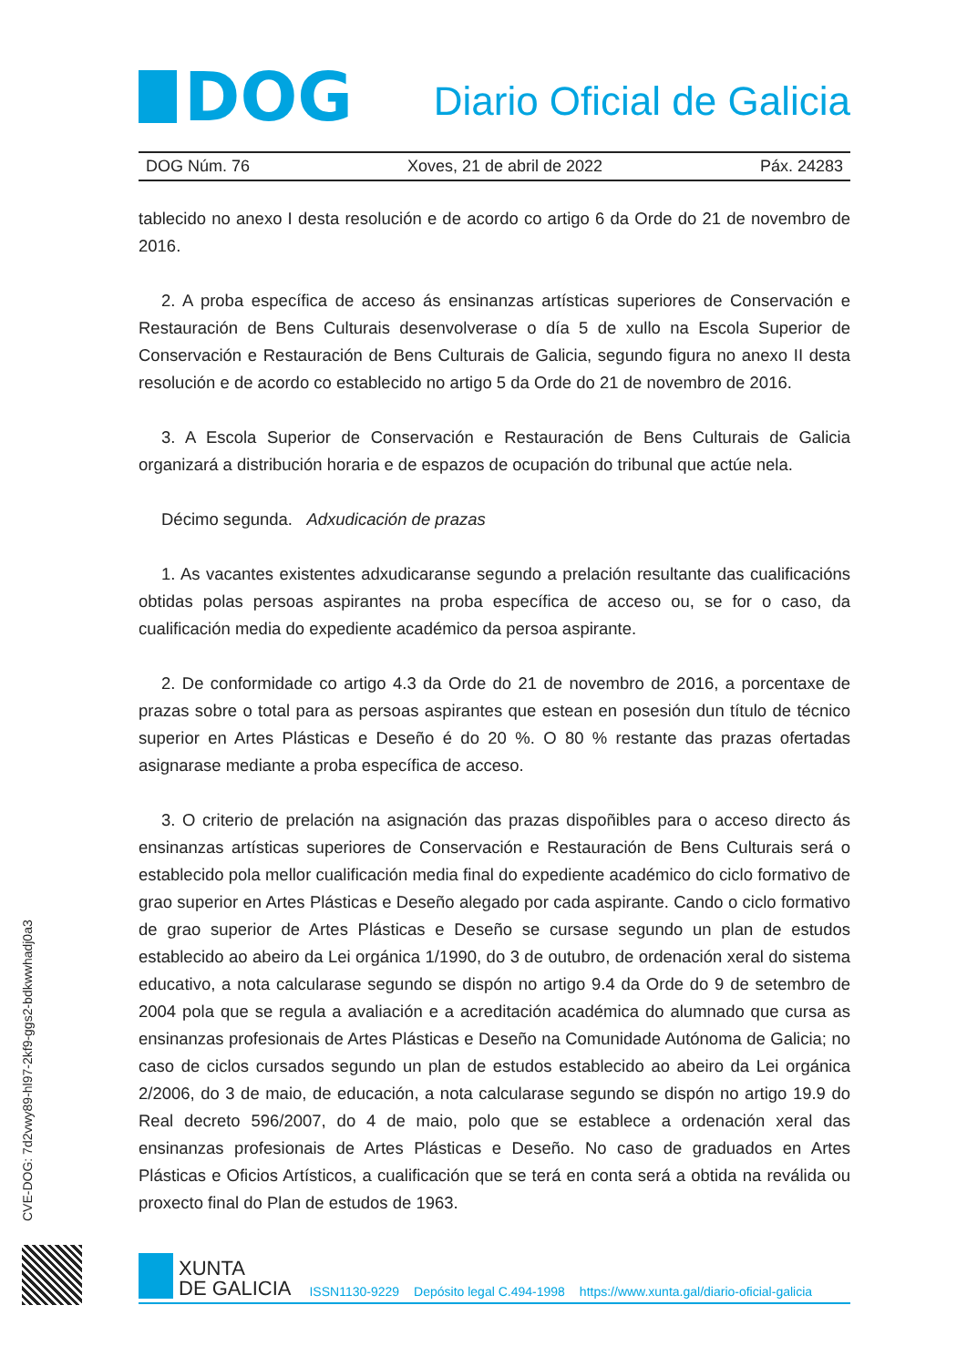DOG
Diario Oficial de Galicia
DOG Núm. 76 Xoves, 21 de abril de 2022 Páx. 24283
tablecido no anexo I desta resolución e de acordo co artigo 6 da Orde do 21 de novembro de 2016.
2. A proba específica de acceso ás ensinanzas artísticas superiores de Conservación e Restauración de Bens Culturais desenvolverase o día 5 de xullo na Escola Superior de Conservación e Restauración de Bens Culturais de Galicia, segundo figura no anexo II desta resolución e de acordo co establecido no artigo 5 da Orde do 21 de novembro de 2016.
3. A Escola Superior de Conservación e Restauración de Bens Culturais de Galicia organizará a distribución horaria e de espazos de ocupación do tribunal que actúe nela.
Décimo segunda. Adxudicación de prazas
1. As vacantes existentes adxudicaranse segundo a prelación resultante das cualificacións obtidas polas persoas aspirantes na proba específica de acceso ou, se for o caso, da cualificación media do expediente académico da persoa aspirante.
2. De conformidade co artigo 4.3 da Orde do 21 de novembro de 2016, a porcentaxe de prazas sobre o total para as persoas aspirantes que estean en posesión dun título de técnico superior en Artes Plásticas e Deseño é do 20 %. O 80 % restante das prazas ofertadas asignarase mediante a proba específica de acceso.
3. O criterio de prelación na asignación das prazas dispoñibles para o acceso directo ás ensinanzas artísticas superiores de Conservación e Restauración de Bens Culturais será o establecido pola mellor cualificación media final do expediente académico do ciclo formativo de grao superior en Artes Plásticas e Deseño alegado por cada aspirante. Cando o ciclo formativo de grao superior de Artes Plásticas e Deseño se cursase segundo un plan de estudos establecido ao abeiro da Lei orgánica 1/1990, do 3 de outubro, de ordenación xeral do sistema educativo, a nota calcularase segundo se dispón no artigo 9.4 da Orde do 9 de setembro de 2004 pola que se regula a avaliación e a acreditación académica do alumnado que cursa as ensinanzas profesionais de Artes Plásticas e Deseño na Comunidade Autónoma de Galicia; no caso de ciclos cursados segundo un plan de estudos establecido ao abeiro da Lei orgánica 2/2006, do 3 de maio, de educación, a nota calcularase segundo se dispón no artigo 19.9 do Real decreto 596/2007, do 4 de maio, polo que se establece a ordenación xeral das ensinanzas profesionais de Artes Plásticas e Deseño. No caso de graduados en Artes Plásticas e Oficios Artísticos, a cualificación que se terá en conta será a obtida na reválida ou proxecto final do Plan de estudos de 1963.
CVE-DOG: 7d2vwy89-hl97-2kf9-ggs2-bdkwwhadj0a3
XUNTA
DE GALICIA
ISSN1130-9229 Depósito legal C.494-1998 https://www.xunta.gal/diario-oficial-galicia